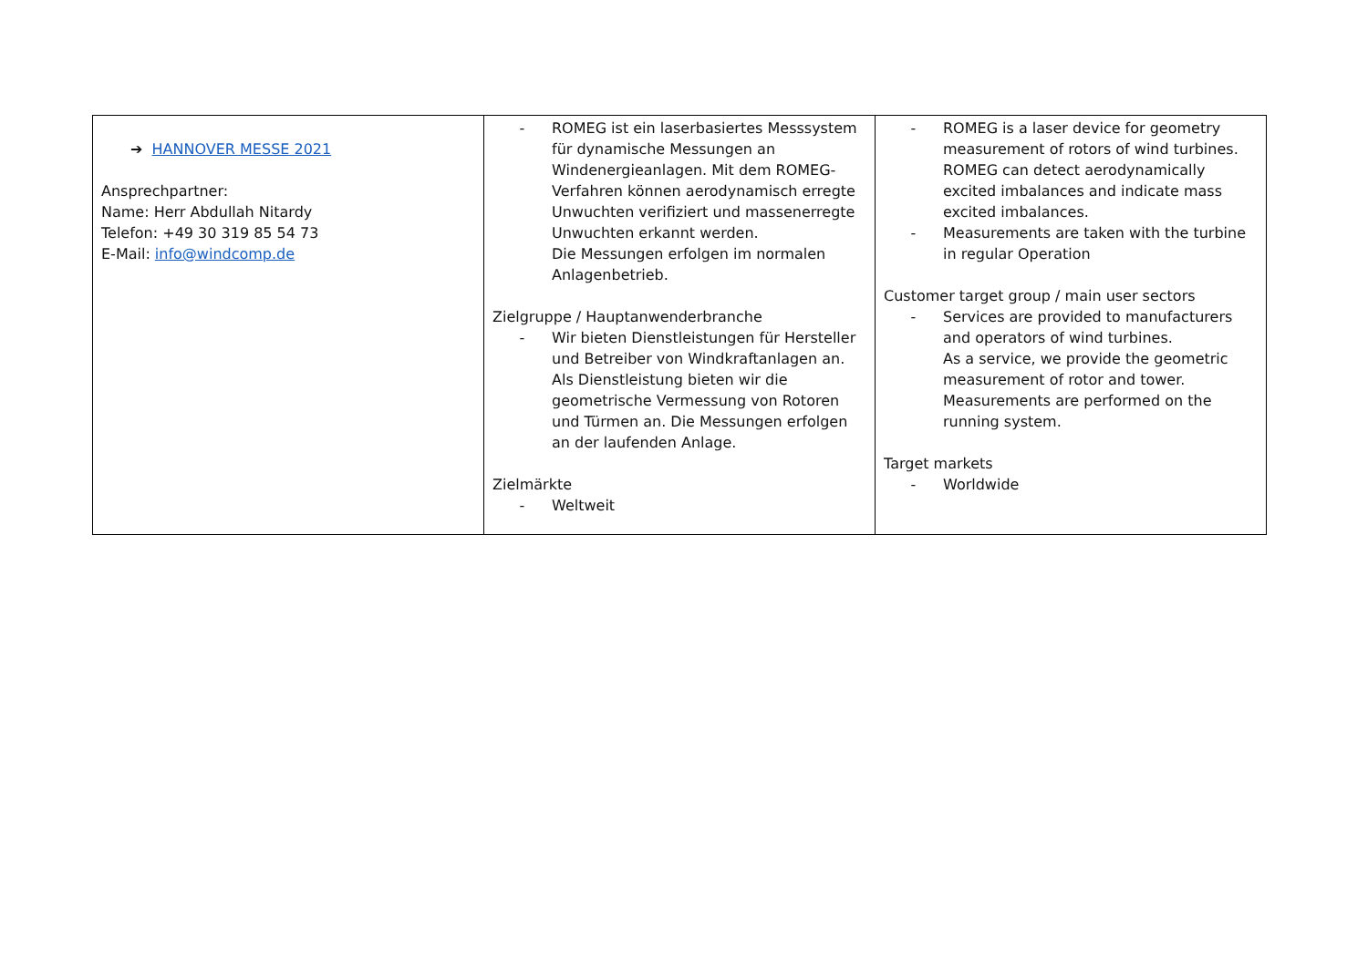| ➔ HANNOVER MESSE 2021 Ansprechpartner: Name: Herr Abdullah Nitardy Telefon: +49 30 319 85 54 73 E-Mail: info@windcomp.de | - ROMEG ist ein laserbasiertes Messsystem für dynamische Messungen an Windenergieanlagen. Mit dem ROMEG-Verfahren können aerodynamisch erregte Unwuchten verifiziert und massenerregte Unwuchten erkannt werden. Die Messungen erfolgen im normalen Anlagenbetrieb. Zielgruppe / Hauptanwenderbranche - Wir bieten Dienstleistungen für Hersteller und Betreiber von Windkraftanlagen an. Als Dienstleistung bieten wir die geometrische Vermessung von Rotoren und Türmen an. Die Messungen erfolgen an der laufenden Anlage. Zielmärkte - Weltweit | - ROMEG is a laser device for geometry measurement of rotors of wind turbines. ROMEG can detect aerodynamically excited imbalances and indicate mass excited imbalances. - Measurements are taken with the turbine in regular Operation Customer target group / main user sectors - Services are provided to manufacturers and operators of wind turbines. As a service, we provide the geometric measurement of rotor and tower. Measurements are performed on the running system. Target markets - Worldwide |